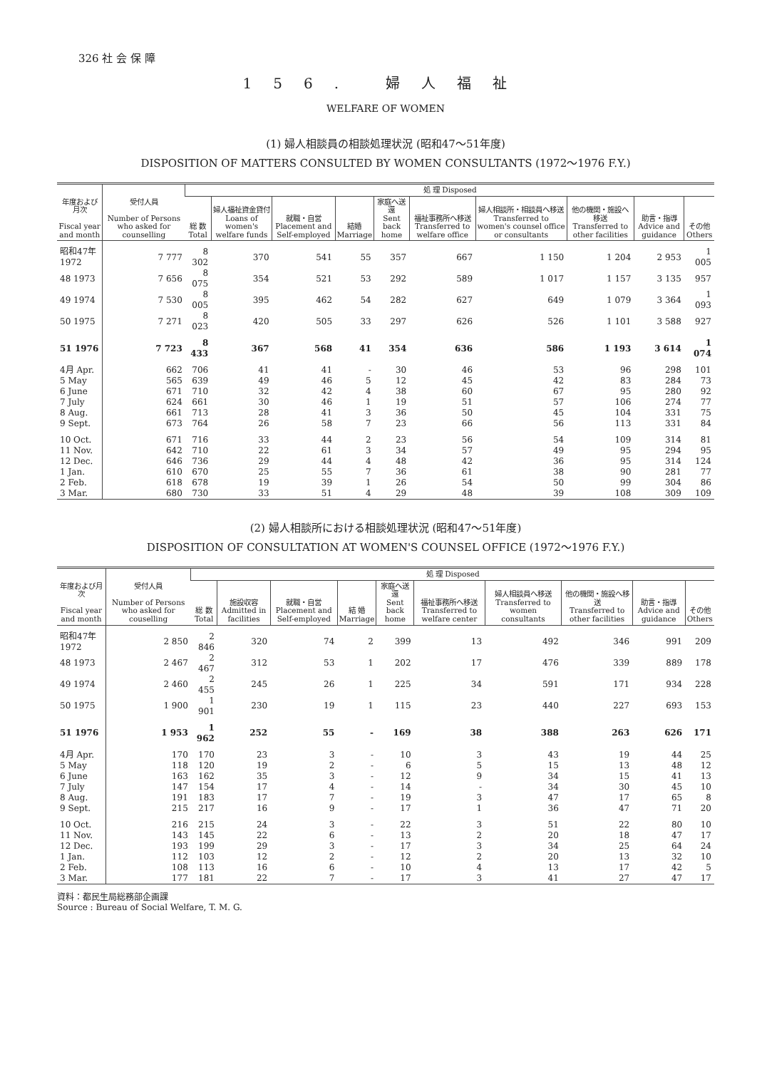326 社 会 保 障
156. 婦人福祉
WELFARE OF WOMEN
(1) 婦人相談員の相談処理状況 (昭和47～51年度)
DISPOSITION OF MATTERS CONSULTED BY WOMEN CONSULTANTS (1972～1976 F.Y.)
| 年度および月次 Fiscal year and month | 受付人員 Number of Persons who asked for counselling | 処 理 Disposed | | | | | | | | | |
| --- | --- | --- | --- | --- | --- | --- | --- | --- | --- | --- | --- |
| | | 総 数 Total | 婦人福祉資金貸付 Loans of women's welfare funds | 就職・自営 Placement and Self-employed | 結婚 Marriage | 家庭へ送還 Sent back home | 福祉事務所へ移送 Transferred to welfare office | 婦人相談所・相談員へ移送 Transferred to women's counsel office or consultants | 他の機関・施設へ移送 Transferred to other facilities | 助言・指導 Advice and guidance | その他 Others |
| 昭和47年 1972 | 7 777 | 8 302 | 370 | 541 | 55 | 357 | 667 | 1 150 | 1 204 | 2 953 | 1 005 |
| 48 1973 | 7 656 | 8 075 | 354 | 521 | 53 | 292 | 589 | 1 017 | 1 157 | 3 135 | 957 |
| 49 1974 | 7 530 | 8 005 | 395 | 462 | 54 | 282 | 627 | 649 | 1 079 | 3 364 | 1 093 |
| 50 1975 | 7 271 | 8 023 | 420 | 505 | 33 | 297 | 626 | 526 | 1 101 | 3 588 | 927 |
| 51 1976 | 7 723 | 8 433 | 367 | 568 | 41 | 354 | 636 | 586 | 1 193 | 3 614 | 1 074 |
| 4月 Apr. | 662 | 706 | 41 | 41 | - | 30 | 46 | 53 | 96 | 298 | 101 |
| 5 May | 565 | 639 | 49 | 46 | 5 | 12 | 45 | 42 | 83 | 284 | 73 |
| 6 June | 671 | 710 | 32 | 42 | 4 | 38 | 60 | 67 | 95 | 280 | 92 |
| 7 July | 624 | 661 | 30 | 46 | 1 | 19 | 51 | 57 | 106 | 274 | 77 |
| 8 Aug. | 661 | 713 | 28 | 41 | 3 | 36 | 50 | 45 | 104 | 331 | 75 |
| 9 Sept. | 673 | 764 | 26 | 58 | 7 | 23 | 66 | 56 | 113 | 331 | 84 |
| 10 Oct. | 671 | 716 | 33 | 44 | 2 | 23 | 56 | 54 | 109 | 314 | 81 |
| 11 Nov. | 642 | 710 | 22 | 61 | 3 | 34 | 57 | 49 | 95 | 294 | 95 |
| 12 Dec. | 646 | 736 | 29 | 44 | 4 | 48 | 42 | 36 | 95 | 314 | 124 |
| 1 Jan. | 610 | 670 | 25 | 55 | 7 | 36 | 61 | 38 | 90 | 281 | 77 |
| 2 Feb. | 618 | 678 | 19 | 39 | 1 | 26 | 54 | 50 | 99 | 304 | 86 |
| 3 Mar. | 680 | 730 | 33 | 51 | 4 | 29 | 48 | 39 | 108 | 309 | 109 |
(2) 婦人相談所における相談処理状況 (昭和47～51年度)
DISPOSITION OF CONSULTATION AT WOMEN'S COUNSEL OFFICE (1972～1976 F.Y.)
| 年度および月次 Fiscal year and month | 受付人員 Number of Persons who asked for couselling | 処 理 Disposed | | | | | | | | | |
| --- | --- | --- | --- | --- | --- | --- | --- | --- | --- | --- | --- |
| | | 総 数 Total | 施設収容 Admitted in facilities | 就職・自営 Placement and Self-employed | 結 婚 Marriage | 家庭へ送還 Sent back home | 福祉事務所へ移送 Transferred to welfare center | 婦人相談員へ移送 Transferred to women consultants | 他の機関・施設へ移送 Transferred to other facilities | 助言・指導 Advice and guidance | その他 Others |
| 昭和47年 1972 | 2 850 | 2 846 | 320 | 74 | 2 | 399 | 13 | 492 | 346 | 991 | 209 |
| 48 1973 | 2 467 | 2 467 | 312 | 53 | 1 | 202 | 17 | 476 | 339 | 889 | 178 |
| 49 1974 | 2 460 | 2 455 | 245 | 26 | 1 | 225 | 34 | 591 | 171 | 934 | 228 |
| 50 1975 | 1 900 | 1 901 | 230 | 19 | 1 | 115 | 23 | 440 | 227 | 693 | 153 |
| 51 1976 | 1 953 | 1 962 | 252 | 55 | - | 169 | 38 | 388 | 263 | 626 | 171 |
| 4月 Apr. | 170 | 170 | 23 | 3 | - | 10 | 3 | 43 | 19 | 44 | 25 |
| 5 May | 118 | 120 | 19 | 2 | - | 6 | 5 | 15 | 13 | 48 | 12 |
| 6 June | 163 | 162 | 35 | 3 | - | 12 | 9 | 34 | 15 | 41 | 13 |
| 7 July | 147 | 154 | 17 | 4 | - | 14 | - | 34 | 30 | 45 | 10 |
| 8 Aug. | 191 | 183 | 17 | 7 | - | 19 | 3 | 47 | 17 | 65 | 8 |
| 9 Sept. | 215 | 217 | 16 | 9 | - | 17 | 1 | 36 | 47 | 71 | 20 |
| 10 Oct. | 216 | 215 | 24 | 3 | - | 22 | 3 | 51 | 22 | 80 | 10 |
| 11 Nov. | 143 | 145 | 22 | 6 | - | 13 | 2 | 20 | 18 | 47 | 17 |
| 12 Dec. | 193 | 199 | 29 | 3 | - | 17 | 3 | 34 | 25 | 64 | 24 |
| 1 Jan. | 112 | 103 | 12 | 2 | - | 12 | 2 | 20 | 13 | 32 | 10 |
| 2 Feb. | 108 | 113 | 16 | 6 | - | 10 | 4 | 13 | 17 | 42 | 5 |
| 3 Mar. | 177 | 181 | 22 | 7 | - | 17 | 3 | 41 | 27 | 47 | 17 |
資料：都民生局総務部企画課
Source : Bureau of Social Welfare, T. M. G.